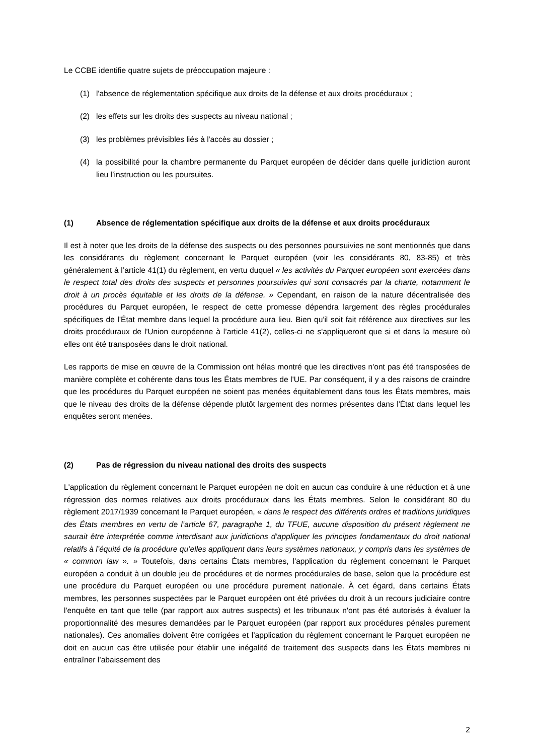Le CCBE identifie quatre sujets de préoccupation majeure :
(1) l'absence de réglementation spécifique aux droits de la défense et aux droits procéduraux ;
(2) les effets sur les droits des suspects au niveau national ;
(3) les problèmes prévisibles liés à l'accès au dossier ;
(4) la possibilité pour la chambre permanente du Parquet européen de décider dans quelle juridiction auront lieu l’instruction ou les poursuites.
(1) Absence de réglementation spécifique aux droits de la défense et aux droits procéduraux
Il est à noter que les droits de la défense des suspects ou des personnes poursuivies ne sont mentionnés que dans les considérants du règlement concernant le Parquet européen (voir les considérants 80, 83-85) et très généralement à l’article 41(1) du règlement, en vertu duquel « les activités du Parquet européen sont exercées dans le respect total des droits des suspects et personnes poursuivies qui sont consacrés par la charte, notamment le droit à un procès équitable et les droits de la défense. » Cependant, en raison de la nature décentralisée des procédures du Parquet européen, le respect de cette promesse dépendra largement des règles procédurales spécifiques de l'État membre dans lequel la procédure aura lieu. Bien qu'il soit fait référence aux directives sur les droits procéduraux de l'Union européenne à l’article 41(2), celles-ci ne s'appliqueront que si et dans la mesure où elles ont été transposées dans le droit national.
Les rapports de mise en œuvre de la Commission ont hélas montré que les directives n'ont pas été transposées de manière complète et cohérente dans tous les États membres de l'UE. Par conséquent, il y a des raisons de craindre que les procédures du Parquet européen ne soient pas menées équitablement dans tous les États membres, mais que le niveau des droits de la défense dépende plutôt largement des normes présentes dans l'État dans lequel les enquêtes seront menées.
(2) Pas de régression du niveau national des droits des suspects
L'application du règlement concernant le Parquet européen ne doit en aucun cas conduire à une réduction et à une régression des normes relatives aux droits procéduraux dans les États membres. Selon le considérant 80 du règlement 2017/1939 concernant le Parquet européen, « dans le respect des différents ordres et traditions juridiques des États membres en vertu de l’article 67, paragraphe 1, du TFUE, aucune disposition du présent règlement ne saurait être interprétée comme interdisant aux juridictions d’appliquer les principes fondamentaux du droit national relatifs à l’équité de la procédure qu’elles appliquent dans leurs systèmes nationaux, y compris dans les systèmes de « common law ». » Toutefois, dans certains États membres, l'application du règlement concernant le Parquet européen a conduit à un double jeu de procédures et de normes procédurales de base, selon que la procédure est une procédure du Parquet européen ou une procédure purement nationale. À cet égard, dans certains États membres, les personnes suspectées par le Parquet européen ont été privées du droit à un recours judiciaire contre l'enquête en tant que telle (par rapport aux autres suspects) et les tribunaux n'ont pas été autorisés à évaluer la proportionnalité des mesures demandées par le Parquet européen (par rapport aux procédures pénales purement nationales). Ces anomalies doivent être corrigées et l’application du règlement concernant le Parquet européen ne doit en aucun cas être utilisée pour établir une inégalité de traitement des suspects dans les États membres ni entraîner l’abaissement des
2